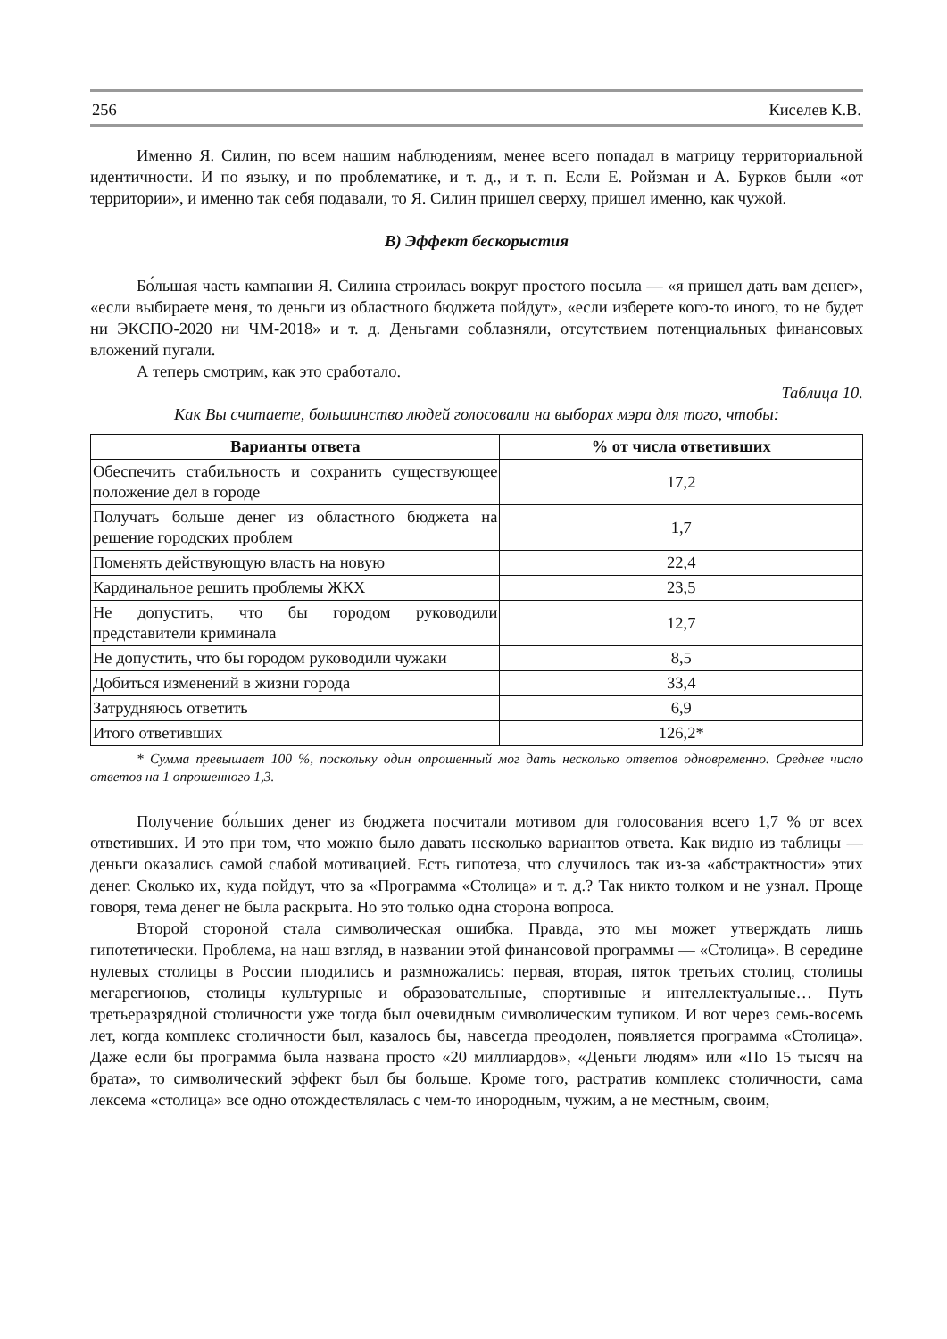256 Киселев К.В.
Именно Я. Силин, по всем нашим наблюдениям, менее всего попадал в матрицу территориальной идентичности. И по языку, и по проблематике, и т. д., и т. п. Если Е. Ройзман и А. Бурков были «от территории», и именно так себя подавали, то Я. Силин пришел сверху, пришел именно, как чужой.
В) Эффект бескорыстия
Бо́льшая часть кампании Я. Силина строилась вокруг простого посыла — «я пришел дать вам денег», «если выбираете меня, то деньги из областного бюджета пойдут», «если изберете кого-то иного, то не будет ни ЭКСПО-2020 ни ЧМ-2018» и т. д. Деньгами соблазняли, отсутствием потенциальных финансовых вложений пугали.
А теперь смотрим, как это сработало.
Таблица 10.
Как Вы считаете, большинство людей голосовали на выборах мэра для того, чтобы:
| Варианты ответа | % от числа ответивших |
| --- | --- |
| Обеспечить стабильность и сохранить существующее положение дел в городе | 17,2 |
| Получать больше денег из областного бюджета на решение городских проблем | 1,7 |
| Поменять действующую власть на новую | 22,4 |
| Кардинальное решить проблемы ЖКХ | 23,5 |
| Не допустить, что бы городом руководили представители криминала | 12,7 |
| Не допустить, что бы городом руководили чужаки | 8,5 |
| Добиться изменений в жизни города | 33,4 |
| Затрудняюсь ответить | 6,9 |
| Итого ответивших | 126,2* |
* Сумма превышает 100 %, поскольку один опрошенный мог дать несколько ответов одновременно. Среднее число ответов на 1 опрошенного 1,3.
Получение бо́льших денег из бюджета посчитали мотивом для голосования всего 1,7 % от всех ответивших. И это при том, что можно было давать несколько вариантов ответа. Как видно из таблицы — деньги оказались самой слабой мотивацией. Есть гипотеза, что случилось так из-за «абстрактности» этих денег. Сколько их, куда пойдут, что за «Программа «Столица» и т. д.? Так никто толком и не узнал. Проще говоря, тема денег не была раскрыта. Но это только одна сторона вопроса.
Второй стороной стала символическая ошибка. Правда, это мы может утверждать лишь гипотетически. Проблема, на наш взгляд, в названии этой финансовой программы — «Столица». В середине нулевых столицы в России плодились и размножались: первая, вторая, пяток третьих столиц, столицы мегарегионов, столицы культурные и образовательные, спортивные и интеллектуальные… Путь третьеразрядной столичности уже тогда был очевидным символическим тупиком. И вот через семь-восемь лет, когда комплекс столичности был, казалось бы, навсегда преодолен, появляется программа «Столица». Даже если бы программа была названа просто «20 миллиардов», «Деньги людям» или «По 15 тысяч на брата», то символический эффект был бы больше. Кроме того, растратив комплекс столичности, сама лексема «столица» все одно отождествлялась с чем-то инородным, чужим, а не местным, своим,